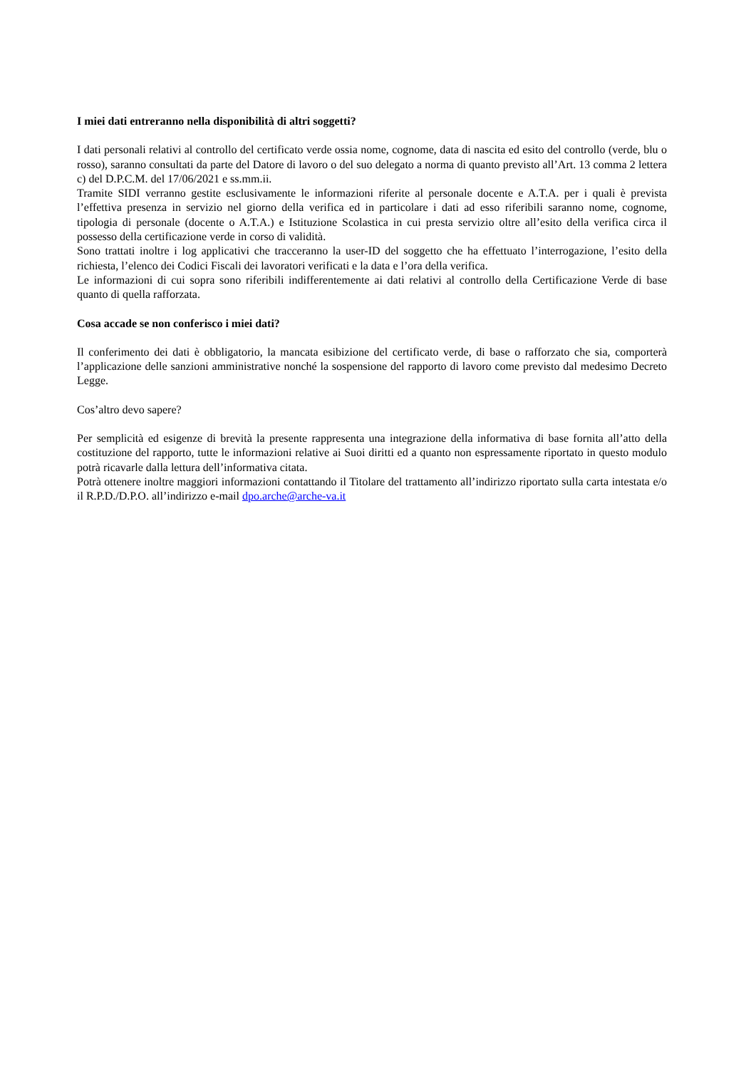I miei dati entreranno nella disponibilità di altri soggetti?
I dati personali relativi al controllo del certificato verde ossia nome, cognome, data di nascita ed esito del controllo (verde, blu o rosso), saranno consultati da parte del Datore di lavoro o del suo delegato a norma di quanto previsto all’Art. 13 comma 2 lettera c) del D.P.C.M. del 17/06/2021 e ss.mm.ii.
Tramite SIDI verranno gestite esclusivamente le informazioni riferite al personale docente e A.T.A. per i quali è prevista l’effettiva presenza in servizio nel giorno della verifica ed in particolare i dati ad esso riferibili saranno nome, cognome, tipologia di personale (docente o A.T.A.) e Istituzione Scolastica in cui presta servizio oltre all’esito della verifica circa il possesso della certificazione verde in corso di validità.
Sono trattati inoltre i log applicativi che tracceranno la user-ID del soggetto che ha effettuato l’interrogazione, l’esito della richiesta, l’elenco dei Codici Fiscali dei lavoratori verificati e la data e l’ora della verifica.
Le informazioni di cui sopra sono riferibili indifferentemente ai dati relativi al controllo della Certificazione Verde di base quanto di quella rafforzata.
Cosa accade se non conferisco i miei dati?
Il conferimento dei dati è obbligatorio, la mancata esibizione del certificato verde, di base o rafforzato che sia, comporterà l’applicazione delle sanzioni amministrative nonché la sospensione del rapporto di lavoro come previsto dal medesimo Decreto Legge.
Cos’altro devo sapere?
Per semplicità ed esigenze di brevità la presente rappresenta una integrazione della informativa di base fornita all’atto della costituzione del rapporto, tutte le informazioni relative ai Suoi diritti ed a quanto non espressamente riportato in questo modulo potrà ricavarle dalla lettura dell’informativa citata.
Potrà ottenere inoltre maggiori informazioni contattando il Titolare del trattamento all’indirizzo riportato sulla carta intestata e/o il R.P.D./D.P.O. all’indirizzo e-mail dpo.arche@arche-va.it